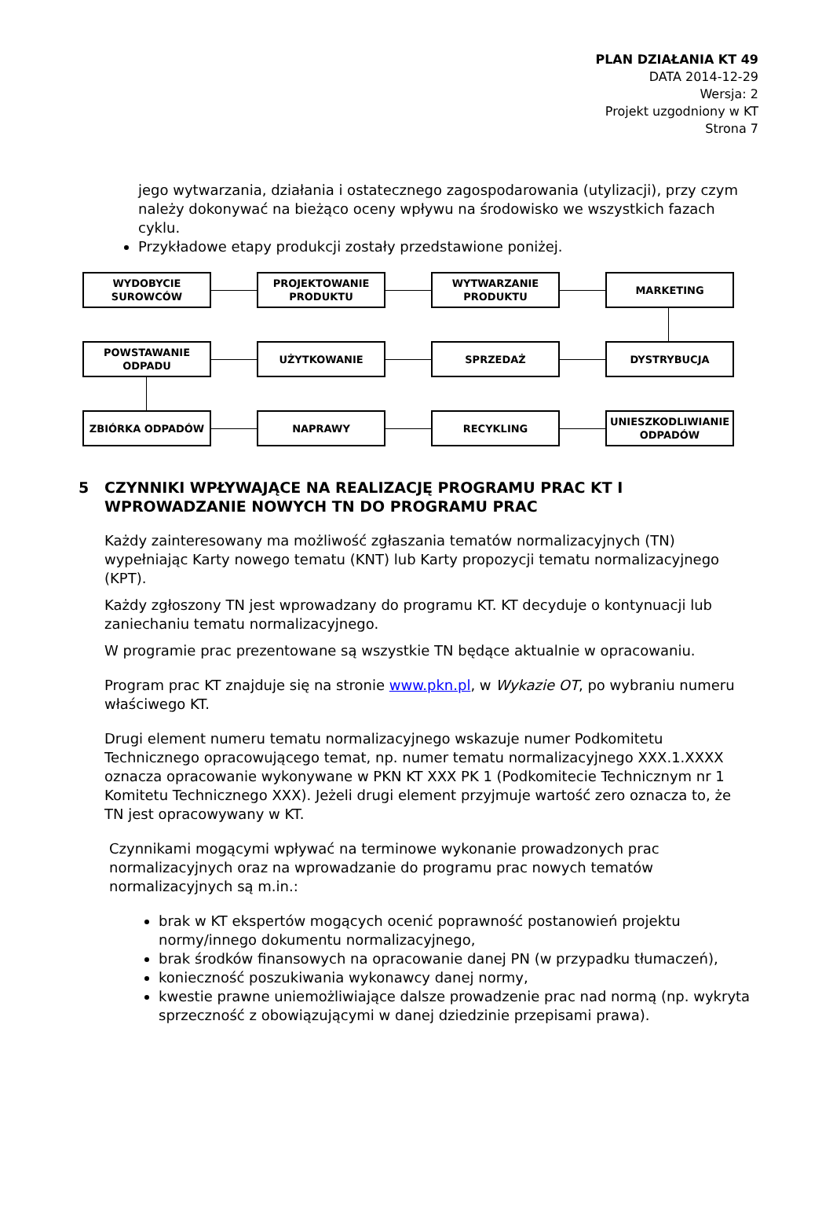PLAN DZIAŁANIA KT 49
DATA 2014-12-29
Wersja: 2
Projekt uzgodniony w KT
Strona 7
jego wytwarzania, działania i ostatecznego zagospodarowania (utylizacji), przy czym należy dokonywać na bieżąco oceny wpływu na środowisko we wszystkich fazach cyklu.
Przykładowe etapy produkcji zostały przedstawione poniżej.
WYDOBYCIE
SUROWCÓW
PROJEKTOWANIE
PRODUKTU
WYTWARZANIE
PRODUKTU
MARKETING
POWSTAWANIE
ODPADU
UŻYTKOWANIE SPRZEDAŻ DYSTRYBUCJA
ZBIÓRKA ODPADÓW NAPRAWY RECYKLING
UNIESZKODLIWIANIE
ODPADÓW
5 CZYNNIKI WPŁYWAJĄCE NA REALIZACJĘ PROGRAMU PRAC KT I WPROWADZANIE NOWYCH TN DO PROGRAMU PRAC
Każdy zainteresowany ma możliwość zgłaszania tematów normalizacyjnych (TN) wypełniając Karty nowego tematu (KNT) lub Karty propozycji tematu normalizacyjnego (KPT).
Każdy zgłoszony TN jest wprowadzany do programu KT. KT decyduje o kontynuacji lub zaniechaniu tematu normalizacyjnego.
W programie prac prezentowane są wszystkie TN będące aktualnie w opracowaniu.
Program prac KT znajduje się na stronie www.pkn.pl, w Wykazie OT, po wybraniu numeru właściwego KT.
Drugi element numeru tematu normalizacyjnego wskazuje numer Podkomitetu Technicznego opracowującego temat, np. numer tematu normalizacyjnego XXX.1.XXXX oznacza opracowanie wykonywane w PKN KT XXX PK 1 (Podkomitecie Technicznym nr 1 Komitetu Technicznego XXX). Jeżeli drugi element przyjmuje wartość zero oznacza to, że TN jest opracowywany w KT.
Czynnikami mogącymi wpływać na terminowe wykonanie prowadzonych prac normalizacyjnych oraz na wprowadzanie do programu prac nowych tematów normalizacyjnych są m.in.:
brak w KT ekspertów mogących ocenić poprawność postanowień projektu normy/innego dokumentu normalizacyjnego,
brak środków finansowych na opracowanie danej PN (w przypadku tłumaczeń),
konieczność poszukiwania wykonawcy danej normy,
kwestie prawne uniemożliwiające dalsze prowadzenie prac nad normą (np. wykryta sprzeczność z obowiązującymi w danej dziedzinie przepisami prawa).